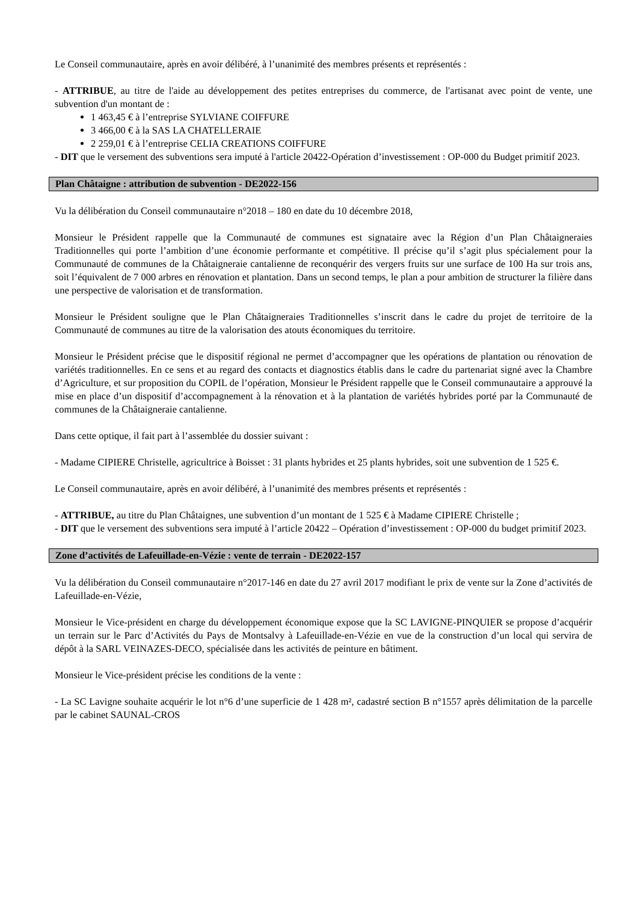Le Conseil communautaire, après en avoir délibéré, à l’unanimité des membres présents et représentés :
- ATTRIBUE, au titre de l'aide au développement des petites entreprises du commerce, de l'artisanat avec point de vente, une subvention d'un montant de :
1 463,45 € à l’entreprise SYLVIANE COIFFURE
3 466,00 € à la SAS LA CHATELLERAIE
2 259,01 € à l’entreprise CELIA CREATIONS COIFFURE
- DIT que le versement des subventions sera imputé à l'article 20422-Opération d’investissement : OP-000 du Budget primitif 2023.
Plan Châtaigne : attribution de subvention - DE2022-156
Vu la délibération du Conseil communautaire n°2018 – 180 en date du 10 décembre 2018,
Monsieur le Président rappelle que la Communauté de communes est signataire avec la Région d’un Plan Châtaigneraies Traditionnelles qui porte l’ambition d’une économie performante et compétitive. Il précise qu’il s’agit plus spécialement pour la Communauté de communes de la Châtaigneraie cantalienne de reconquérir des vergers fruits sur une surface de 100 Ha sur trois ans, soit l’équivalent de 7 000 arbres en rénovation et plantation. Dans un second temps, le plan a pour ambition de structurer la filière dans une perspective de valorisation et de transformation.
Monsieur le Président souligne que le Plan Châtaigneraies Traditionnelles s’inscrit dans le cadre du projet de territoire de la Communauté de communes au titre de la valorisation des atouts économiques du territoire.
Monsieur le Président précise que le dispositif régional ne permet d’accompagner que les opérations de plantation ou rénovation de variétés traditionnelles. En ce sens et au regard des contacts et diagnostics établis dans le cadre du partenariat signé avec la Chambre d’Agriculture, et sur proposition du COPIL de l’opération, Monsieur le Président rappelle que le Conseil communautaire a approuvé la mise en place d’un dispositif d’accompagnement à la rénovation et à la plantation de variétés hybrides porté par la Communauté de communes de la Châtaigneraie cantalienne.
Dans cette optique, il fait part à l’assemblée du dossier suivant :
- Madame CIPIERE Christelle, agricultrice à Boisset : 31 plants hybrides et 25 plants hybrides, soit une subvention de 1 525 €.
Le Conseil communautaire, après en avoir délibéré, à l’unanimité des membres présents et représentés :
- ATTRIBUE, au titre du Plan Châtaignes, une subvention d’un montant de 1 525 € à Madame CIPIERE Christelle ;
- DIT que le versement des subventions sera imputé à l’article 20422 – Opération d’investissement : OP-000 du budget primitif 2023.
Zone d’activités de Lafeuillade-en-Vézie : vente de terrain - DE2022-157
Vu la délibération du Conseil communautaire n°2017-146 en date du 27 avril 2017 modifiant le prix de vente sur la Zone d’activités de Lafeuillade-en-Vézie,
Monsieur le Vice-président en charge du développement économique expose que la SC LAVIGNE-PINQUIER se propose d’acquérir un terrain sur le Parc d’Activités du Pays de Montsalvy à Lafeuillade-en-Vézie en vue de la construction d’un local qui servira de dépôt à la SARL VEINAZES-DECO, spécialisée dans les activités de peinture en bâtiment.
Monsieur le Vice-président précise les conditions de la vente :
- La SC Lavigne souhaite acquérir le lot n°6 d’une superficie de 1 428 m², cadastré section B n°1557 après délimitation de la parcelle par le cabinet SAUNAL-CROS